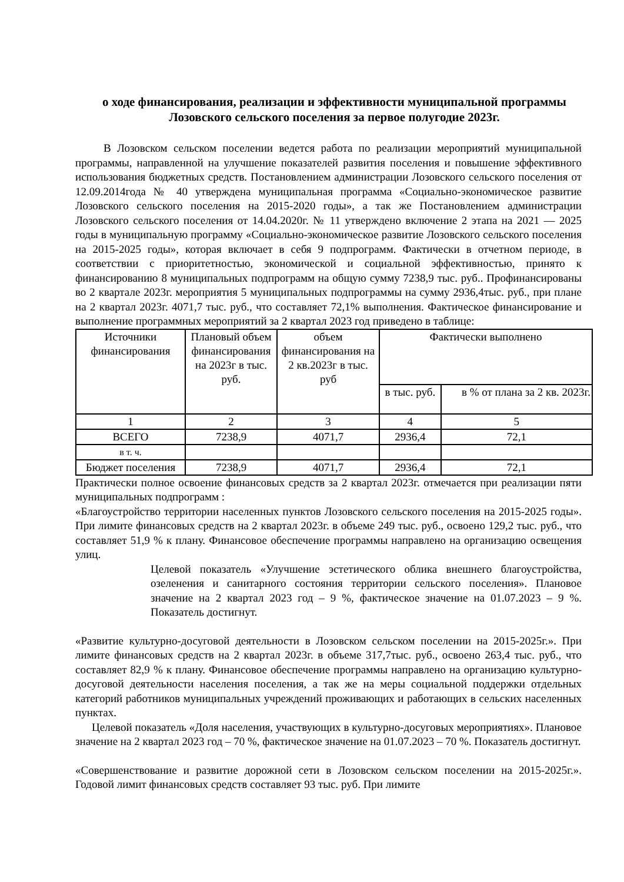о ходе финансирования, реализации и эффективности муниципальной программы Лозовского сельского поселения за первое полугодие 2023г.
В Лозовском сельском поселении ведется работа по реализации мероприятий муниципальной программы, направленной на улучшение показателей развития поселения и повышение эффективного использования бюджетных средств. Постановлением администрации Лозовского сельского поселения от 12.09.2014года № 40 утверждена муниципальная программа «Социально-экономическое развитие Лозовского сельского поселения на 2015-2020 годы», а так же Постановлением администрации Лозовского сельского поселения от 14.04.2020г. № 11 утверждено включение 2 этапа на 2021 — 2025 годы в муниципальную программу «Социально-экономическое развитие Лозовского сельского поселения на 2015-2025 годы», которая включает в себя 9 подпрограмм. Фактически в отчетном периоде, в соответствии с приоритетностью, экономической и социальной эффективностью, принято к финансированию 8 муниципальных подпрограмм на общую сумму 7238,9 тыс. руб.. Профинансированы во 2 квартале 2023г. мероприятия 5 муниципальных подпрограммы на сумму 2936,4тыс. руб., при плане на 2 квартал 2023г. 4071,7 тыс. руб., что составляет 72,1% выполнения. Фактическое финансирование и выполнение программных мероприятий за 2 квартал 2023 год приведено в таблице:
| Источники финансирования | Плановый объем финансирования на 2023г в тыс. руб. | объем финансирования на 2 кв.2023г в тыс. руб | Фактически выполнено | |
| | | | в тыс. руб. | в % от плана за 2 кв. 2023г. |
| 1 | 2 | 3 | 4 | 5 |
| ВСЕГО | 7238,9 | 4071,7 | 2936,4 | 72,1 |
| в т. ч. | | | | |
| Бюджет поселения | 7238,9 | 4071,7 | 2936,4 | 72,1 |
Практически полное освоение финансовых средств за 2 квартал 2023г. отмечается при реализации пяти муниципальных подпрограмм :
«Благоустройство территории населенных пунктов Лозовского сельского поселения на 2015-2025 годы». При лимите финансовых средств на 2 квартал 2023г. в объеме 249 тыс. руб., освоено 129,2 тыс. руб., что составляет 51,9 % к плану. Финансовое обеспечение программы направлено на организацию освещения улиц.
Целевой показатель «Улучшение эстетического облика внешнего благоустройства, озеленения и санитарного состояния территории сельского поселения». Плановое значение на 2 квартал 2023 год – 9 %, фактическое значение на 01.07.2023 – 9 %. Показатель достигнут.
«Развитие культурно-досуговой деятельности в Лозовском сельском поселении на 2015-2025г.». При лимите финансовых средств на 2 квартал 2023г. в объеме 317,7тыс. руб., освоено 263,4 тыс. руб., что составляет 82,9 % к плану. Финансовое обеспечение программы направлено на организацию культурно-досуговой деятельности населения поселения, а так же на меры социальной поддержки отдельных категорий работников муниципальных учреждений проживающих и работающих в сельских населенных пунктах.
Целевой показатель «Доля населения, участвующих в культурно-досуговых мероприятиях». Плановое значение на 2 квартал 2023 год – 70 %, фактическое значение на 01.07.2023 – 70 %. Показатель достигнут.
«Совершенствование и развитие дорожной сети в Лозовском сельском поселении на 2015-2025г.». Годовой лимит финансовых средств составляет 93 тыс. руб. При лимите